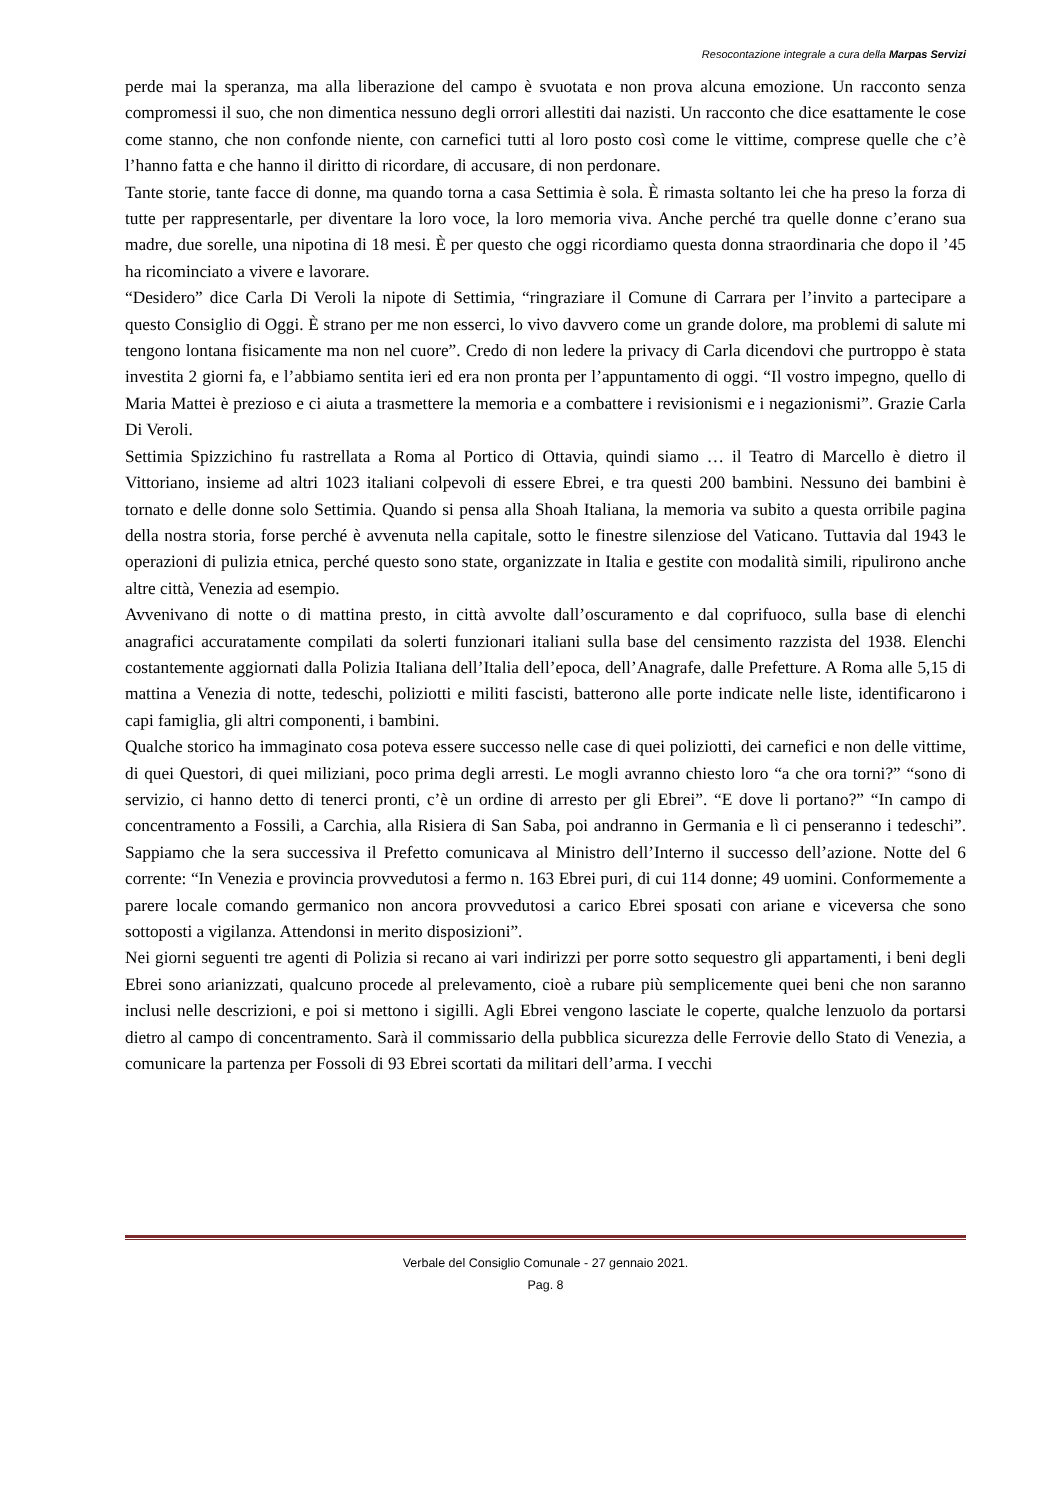Resocontazione integrale a cura della Marpas Servizi
perde mai la speranza, ma alla liberazione del campo è svuotata e non prova alcuna emozione. Un racconto senza compromessi il suo, che non dimentica nessuno degli orrori allestiti dai nazisti. Un racconto che dice esattamente le cose come stanno, che non confonde niente, con carnefici tutti al loro posto così come le vittime, comprese quelle che c’è l’hanno fatta e che hanno il diritto di ricordare, di accusare, di non perdonare.
Tante storie, tante facce di donne, ma quando torna a casa Settimia è sola. È rimasta soltanto lei che ha preso la forza di tutte per rappresentarle, per diventare la loro voce, la loro memoria viva. Anche perché tra quelle donne c’erano sua madre, due sorelle, una nipotina di 18 mesi. È per questo che oggi ricordiamo questa donna straordinaria che dopo il ’45 ha ricominciato a vivere e lavorare.
“Desidero” dice Carla Di Veroli la nipote di Settimia, “ringraziare il Comune di Carrara per l’invito a partecipare a questo Consiglio di Oggi. È strano per me non esserci, lo vivo davvero come un grande dolore, ma problemi di salute mi tengono lontana fisicamente ma non nel cuore”. Credo di non ledere la privacy di Carla dicendovi che purtroppo è stata investita 2 giorni fa, e l’abbiamo sentita ieri ed era non pronta per l’appuntamento di oggi. “Il vostro impegno, quello di Maria Mattei è prezioso e ci aiuta a trasmettere la memoria e a combattere i revisionismi e i negazionismi”. Grazie Carla Di Veroli.
Settimia Spizzichino fu rastrellata a Roma al Portico di Ottavia, quindi siamo … il Teatro di Marcello è dietro il Vittoriano, insieme ad altri 1023 italiani colpevoli di essere Ebrei, e tra questi 200 bambini. Nessuno dei bambini è tornato e delle donne solo Settimia. Quando si pensa alla Shoah Italiana, la memoria va subito a questa orribile pagina della nostra storia, forse perché è avvenuta nella capitale, sotto le finestre silenziose del Vaticano. Tuttavia dal 1943 le operazioni di pulizia etnica, perché questo sono state, organizzate in Italia e gestite con modalità simili, ripulirono anche altre città, Venezia ad esempio.
Avvenivano di notte o di mattina presto, in città avvolte dall’oscuramento e dal coprifuoco, sulla base di elenchi anagrafici accuratamente compilati da solerti funzionari italiani sulla base del censimento razzista del 1938. Elenchi costantemente aggiornati dalla Polizia Italiana dell’Italia dell’epoca, dell’Anagrafe, dalle Prefetture. A Roma alle 5,15 di mattina a Venezia di notte, tedeschi, poliziotti e militi fascisti, batterono alle porte indicate nelle liste, identificarono i capi famiglia, gli altri componenti, i bambini.
Qualche storico ha immaginato cosa poteva essere successo nelle case di quei poliziotti, dei carnefici e non delle vittime, di quei Questori, di quei miliziani, poco prima degli arresti. Le mogli avranno chiesto loro “a che ora torni?” “sono di servizio, ci hanno detto di tenerci pronti, c’è un ordine di arresto per gli Ebrei”. “E dove li portano?” “In campo di concentramento a Fossili, a Carchia, alla Risiera di San Saba, poi andranno in Germania e lì ci penseranno i tedeschi”. Sappiamo che la sera successiva il Prefetto comunicava al Ministro dell’Interno il successo dell’azione. Notte del 6 corrente: “In Venezia e provincia provvedutosi a fermo n. 163 Ebrei puri, di cui 114 donne; 49 uomini. Conformemente a parere locale comando germanico non ancora provvedutosi a carico Ebrei sposati con ariane e viceversa che sono sottoposti a vigilanza. Attendonsi in merito disposizioni”.
Nei giorni seguenti tre agenti di Polizia si recano ai vari indirizzi per porre sotto sequestro gli appartamenti, i beni degli Ebrei sono arianizzati, qualcuno procede al prelevamento, cioè a rubare più semplicemente quei beni che non saranno inclusi nelle descrizioni, e poi si mettono i sigilli. Agli Ebrei vengono lasciate le coperte, qualche lenzuolo da portarsi dietro al campo di concentramento. Sarà il commissario della pubblica sicurezza delle Ferrovie dello Stato di Venezia, a comunicare la partenza per Fossoli di 93 Ebrei scortati da militari dell’arma. I vecchi
Verbale del Consiglio Comunale - 27 gennaio 2021.
Pag. 8